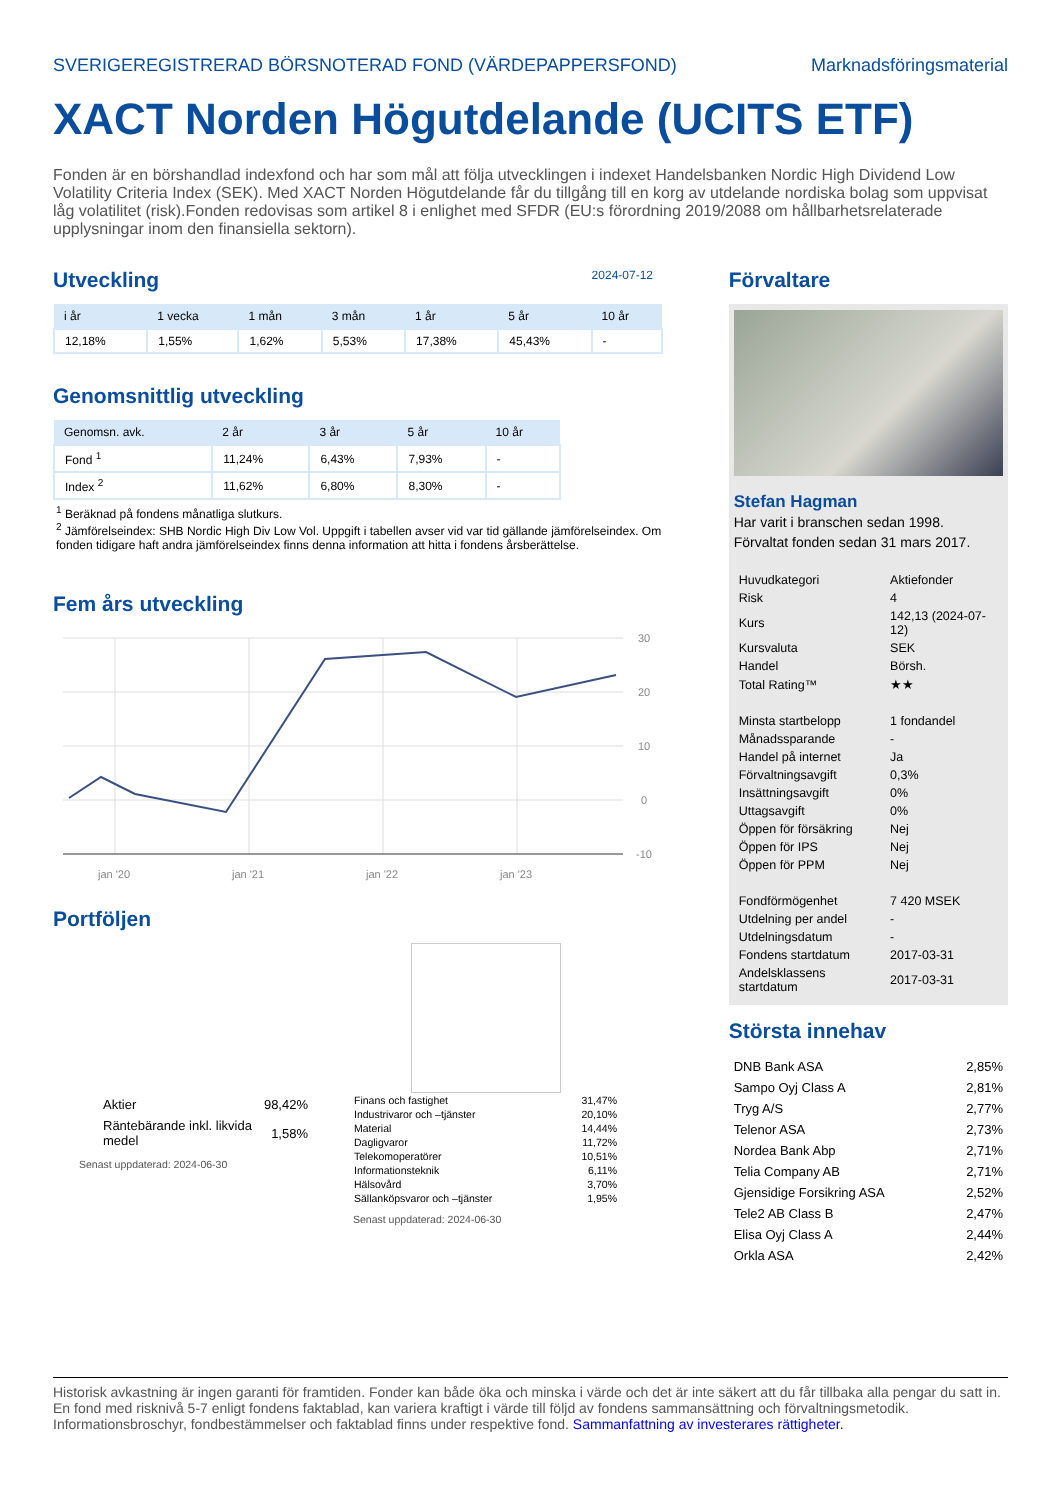SVERIGEREGISTRERAD BÖRSNOTERAD FOND (VÄRDEPAPPERSFOND) Marknadsföringsmaterial
XACT Norden Högutdelande (UCITS ETF)
Fonden är en börshandlad indexfond och har som mål att följa utvecklingen i indexet Handelsbanken Nordic High Dividend Low Volatility Criteria Index (SEK). Med XACT Norden Högutdelande får du tillgång till en korg av utdelande nordiska bolag som uppvisat låg volatilitet (risk).Fonden redovisas som artikel 8 i enlighet med SFDR (EU:s förordning 2019/2088 om hållbarhetsrelaterade upplysningar inom den finansiella sektorn).
Utveckling
2024-07-12
| i år | 1 vecka | 1 mån | 3 mån | 1 år | 5 år | 10 år |
| --- | --- | --- | --- | --- | --- | --- |
| 12,18% | 1,55% | 1,62% | 5,53% | 17,38% | 45,43% | - |
Genomsnittlig utveckling
| Genomsn. avk. | 2 år | 3 år | 5 år | 10 år |
| --- | --- | --- | --- | --- |
| Fond <sup>1</sup> | 11,24% | 6,43% | 7,93% | - |
| Index <sup>2</sup> | 11,62% | 6,80% | 8,30% | - |
<sup>1</sup> Beräknad på fondens månatliga slutkurs.
<sup>2</sup> Jämförelseindex: SHB Nordic High Div Low Vol. Uppgift i tabellen avser vid var tid gällande jämförelseindex. Om fonden tidigare haft andra jämförelseindex finns denna information att hitta i fondens årsberättelse.
Fem års utveckling
30
20
10
0
-10
jan '20
jan '21
jan '22
jan '23
Portföljen
| Aktier | 98,42% |
| Räntebärande inkl. likvida medel | 1,58% |
Senast uppdaterad: 2024-06-30
| Finans och fastighet | 31,47% |
| Industrivaror och –tjänster | 20,10% |
| Material | 14,44% |
| Dagligvaror | 11,72% |
| Telekomoperatörer | 10,51% |
| Informationsteknik | 6,11% |
| Hälsovård | 3,70% |
| Sällanköpsvaror och –tjänster | 1,95% |
Senast uppdaterad: 2024-06-30
Förvaltare
Stefan Hagman
Har varit i branschen sedan 1998.
Förvaltat fonden sedan 31 mars 2017.
| Huvudkategori | Aktiefonder |
| Risk | 4 |
| Kurs | 142,13 (2024-07-12) |
| Kursvaluta | SEK |
| Handel | Börsh. |
| Total Rating™ | ★★ |
| Minsta startbelopp | 1 fondandel |
| Månadssparande | - |
| Handel på internet | Ja |
| Förvaltningsavgift | 0,3% |
| Insättningsavgift | 0% |
| Uttagsavgift | 0% |
| Öppen för försäkring | Nej |
| Öppen för IPS | Nej |
| Öppen för PPM | Nej |
| Fondförmögenhet | 7 420 MSEK |
| Utdelning per andel | - |
| Utdelningsdatum | - |
| Fondens startdatum | 2017-03-31 |
| Andelsklassens startdatum | 2017-03-31 |
Största innehav
| DNB Bank ASA | 2,85% |
| Sampo Oyj Class A | 2,81% |
| Tryg A/S | 2,77% |
| Telenor ASA | 2,73% |
| Nordea Bank Abp | 2,71% |
| Telia Company AB | 2,71% |
| Gjensidige Forsikring ASA | 2,52% |
| Tele2 AB Class B | 2,47% |
| Elisa Oyj Class A | 2,44% |
| Orkla ASA | 2,42% |
Historisk avkastning är ingen garanti för framtiden. Fonder kan både öka och minska i värde och det är inte säkert att du får tillbaka alla pengar du satt in. En fond med risknivå 5-7 enligt fondens faktablad, kan variera kraftigt i värde till följd av fondens sammansättning och förvaltningsmetodik. Informationsbroschyr, fondbestämmelser och faktablad finns under respektive fond. Sammanfattning av investerares rättigheter.